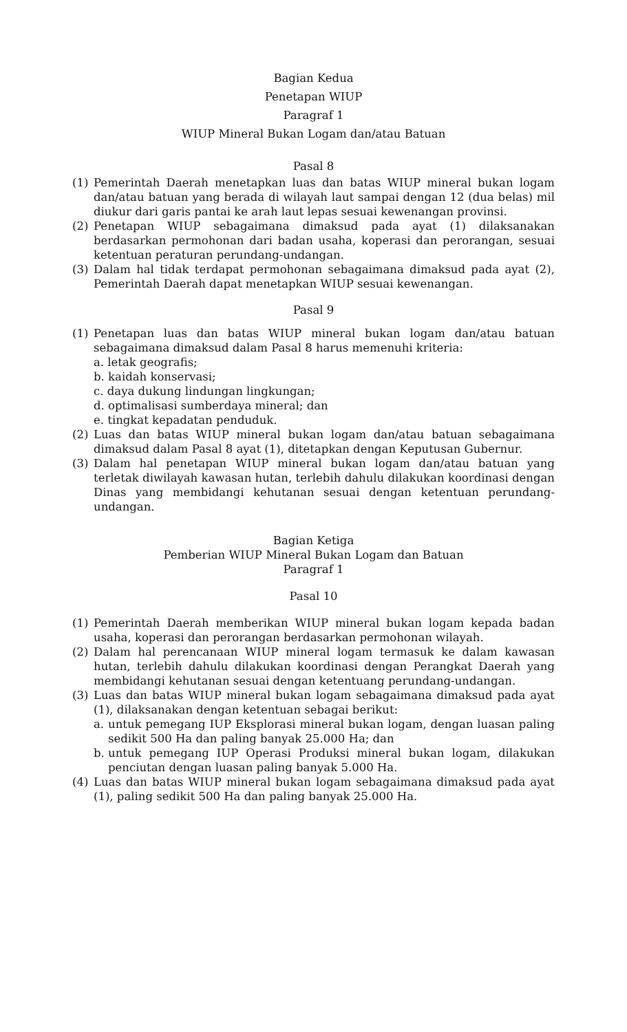Bagian Kedua
Penetapan WIUP
Paragraf 1
WIUP Mineral Bukan Logam dan/atau Batuan
Pasal 8
(1) Pemerintah Daerah menetapkan luas dan batas WIUP mineral bukan logam dan/atau batuan yang berada di wilayah laut sampai dengan 12 (dua belas) mil diukur dari garis pantai ke arah laut lepas sesuai kewenangan provinsi.
(2) Penetapan WIUP sebagaimana dimaksud pada ayat (1) dilaksanakan berdasarkan permohonan dari badan usaha, koperasi dan perorangan, sesuai ketentuan peraturan perundang-undangan.
(3) Dalam hal tidak terdapat permohonan sebagaimana dimaksud pada ayat (2), Pemerintah Daerah dapat menetapkan WIUP sesuai kewenangan.
Pasal 9
(1) Penetapan luas dan batas WIUP mineral bukan logam dan/atau batuan sebagaimana dimaksud dalam Pasal 8 harus memenuhi kriteria:
a. letak geografis;
b. kaidah konservasi;
c. daya dukung lindungan lingkungan;
d. optimalisasi sumberdaya mineral; dan
e. tingkat kepadatan penduduk.
(2) Luas dan batas WIUP mineral bukan logam dan/atau batuan sebagaimana dimaksud dalam Pasal 8 ayat (1), ditetapkan dengan Keputusan Gubernur.
(3) Dalam hal penetapan WIUP mineral bukan logam dan/atau batuan yang terletak diwilayah kawasan hutan, terlebih dahulu dilakukan koordinasi dengan Dinas yang membidangi kehutanan sesuai dengan ketentuan perundang-undangan.
Bagian Ketiga
Pemberian WIUP Mineral Bukan Logam dan Batuan
Paragraf 1
Pasal 10
(1) Pemerintah Daerah memberikan WIUP mineral bukan logam kepada badan usaha, koperasi dan perorangan berdasarkan permohonan wilayah.
(2) Dalam hal perencanaan WIUP mineral logam termasuk ke dalam kawasan hutan, terlebih dahulu dilakukan koordinasi dengan Perangkat Daerah yang membidangi kehutanan sesuai dengan ketentuang perundang-undangan.
(3) Luas dan batas WIUP mineral bukan logam sebagaimana dimaksud pada ayat (1), dilaksanakan dengan ketentuan sebagai berikut:
a. untuk pemegang IUP Eksplorasi mineral bukan logam, dengan luasan paling sedikit 500 Ha dan paling banyak 25.000 Ha; dan
b. untuk pemegang IUP Operasi Produksi mineral bukan logam, dilakukan penciutan dengan luasan paling banyak 5.000 Ha.
(4) Luas dan batas WIUP mineral bukan logam sebagaimana dimaksud pada ayat (1), paling sedikit 500 Ha dan paling banyak 25.000 Ha.